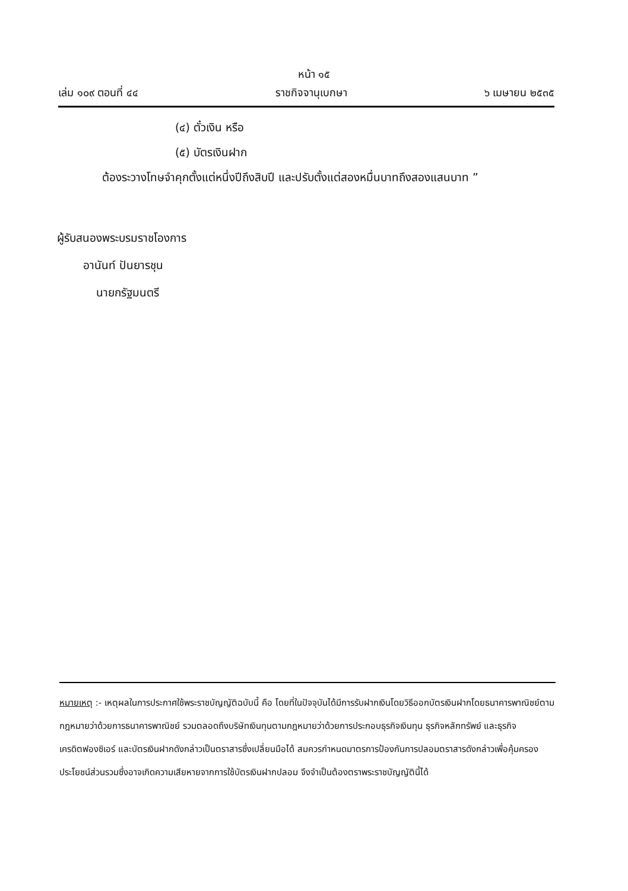หน้า ๑๕
เล่ม ๑๐๙ ตอนที่ ๔๔ ราชกิจจานุเบกษา ๖ เมษายน ๒๕๓๕
(๔) ตั๋วเงิน หรือ
(๕) บัตรเงินฝาก
ต้องระวางโทษจำคุกตั้งแต่หนึ่งปีถึงสิบปี และปรับตั้งแต่สองหมื่นบาทถึงสองแสนบาท ”
ผู้รับสนองพระบรมราชโองการ
อานันท์ ปันยารชุน
นายกรัฐมนตรี
หมายเหตุ :- เหตุผลในการประกาศใช้พระราชบัญญัติฉบับนี้ คือ โดยที่ในปัจจุบันได้มีการรับฝากเงินโดยวิธีออกบัตรเงินฝากโดยธนาคารพาณิชย์ตามกฎหมายว่าด้วยการธนาคารพาณิชย์ รวมตลอดถึงบริษัทเงินทุนตามกฎหมายว่าด้วยการประกอบธุรกิจเงินทุน ธุรกิจหลักทรัพย์ และธุรกิจเครดิตฟองซิเอร์ และบัตรเงินฝากดังกล่าวเป็นตราสารซึ่งเปลี่ยนมือได้ สมควรกำหนดมาตรการป้องกันการปลอมตราสารดังกล่าวเพื่อคุ้มครองประโยชน์ส่วนรวมซึ่งอาจเกิดความเสียหายจากการใช้บัตรเงินฝากปลอม จึงจำเป็นต้องตราพระราชบัญญัตินี้ได้